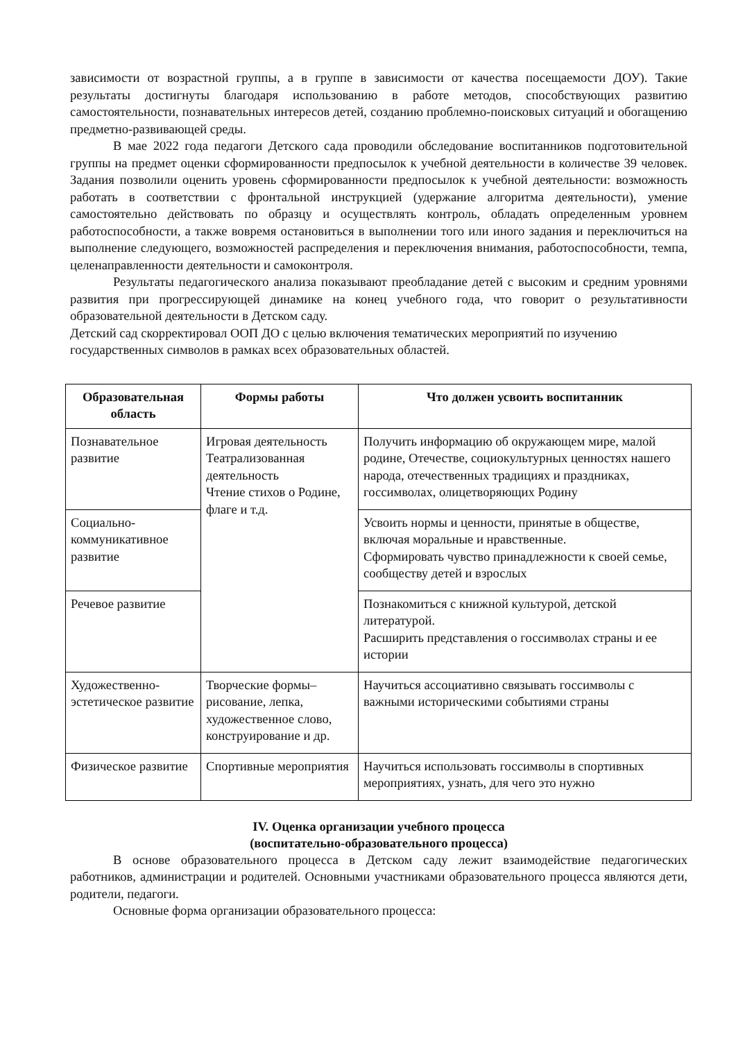зависимости от возрастной группы, а в группе в зависимости от качества посещаемости ДОУ). Такие результаты достигнуты благодаря использованию в работе методов, способствующих развитию самостоятельности, познавательных интересов детей, созданию проблемно-поисковых ситуаций и обогащению предметно-развивающей среды.
В мае 2022 года педагоги Детского сада проводили обследование воспитанников подготовительной группы на предмет оценки сформированности предпосылок к учебной деятельности в количестве 39 человек. Задания позволили оценить уровень сформированности предпосылок к учебной деятельности: возможность работать в соответствии с фронтальной инструкцией (удержание алгоритма деятельности), умение самостоятельно действовать по образцу и осуществлять контроль, обладать определенным уровнем работоспособности, а также вовремя остановиться в выполнении того или иного задания и переключиться на выполнение следующего, возможностей распределения и переключения внимания, работоспособности, темпа, целенаправленности деятельности и самоконтроля.
Результаты педагогического анализа показывают преобладание детей с высоким и средним уровнями развития при прогрессирующей динамике на конец учебного года, что говорит о результативности образовательной деятельности в Детском саду.
Детский сад скорректировал ООП ДО с целью включения тематических мероприятий по изучению государственных символов в рамках всех образовательных областей.
| Образовательная область | Формы работы | Что должен усвоить воспитанник |
| --- | --- | --- |
| Познавательное развитие | Игровая деятельность Театрализованная деятельность Чтение стихов о Родине, флаге и т.д. | Получить информацию об окружающем мире, малой родине, Отечестве, социокультурных ценностях нашего народа, отечественных традициях и праздниках, госсимволах, олицетворяющих Родину |
| Социально-коммуникативное развитие | | Усвоить нормы и ценности, принятые в обществе, включая моральные и нравственные. Сформировать чувство принадлежности к своей семье, сообществу детей и взрослых |
| Речевое развитие | | Познакомиться с книжной культурой, детской литературой. Расширить представления о госсимволах страны и ее истории |
| Художественно-эстетическое развитие | Творческие формы– рисование, лепка, художественное слово, конструирование и др. | Научиться ассоциативно связывать госсимволы с важными историческими событиями страны |
| Физическое развитие | Спортивные мероприятия | Научиться использовать госсимволы в спортивных мероприятиях, узнать, для чего это нужно |
IV. Оценка организации учебного процесса
(воспитательно-образовательного процесса)
В основе образовательного процесса в Детском саду лежит взаимодействие педагогических работников, администрации и родителей. Основными участниками образовательного процесса являются дети, родители, педагоги.
Основные форма организации образовательного процесса: